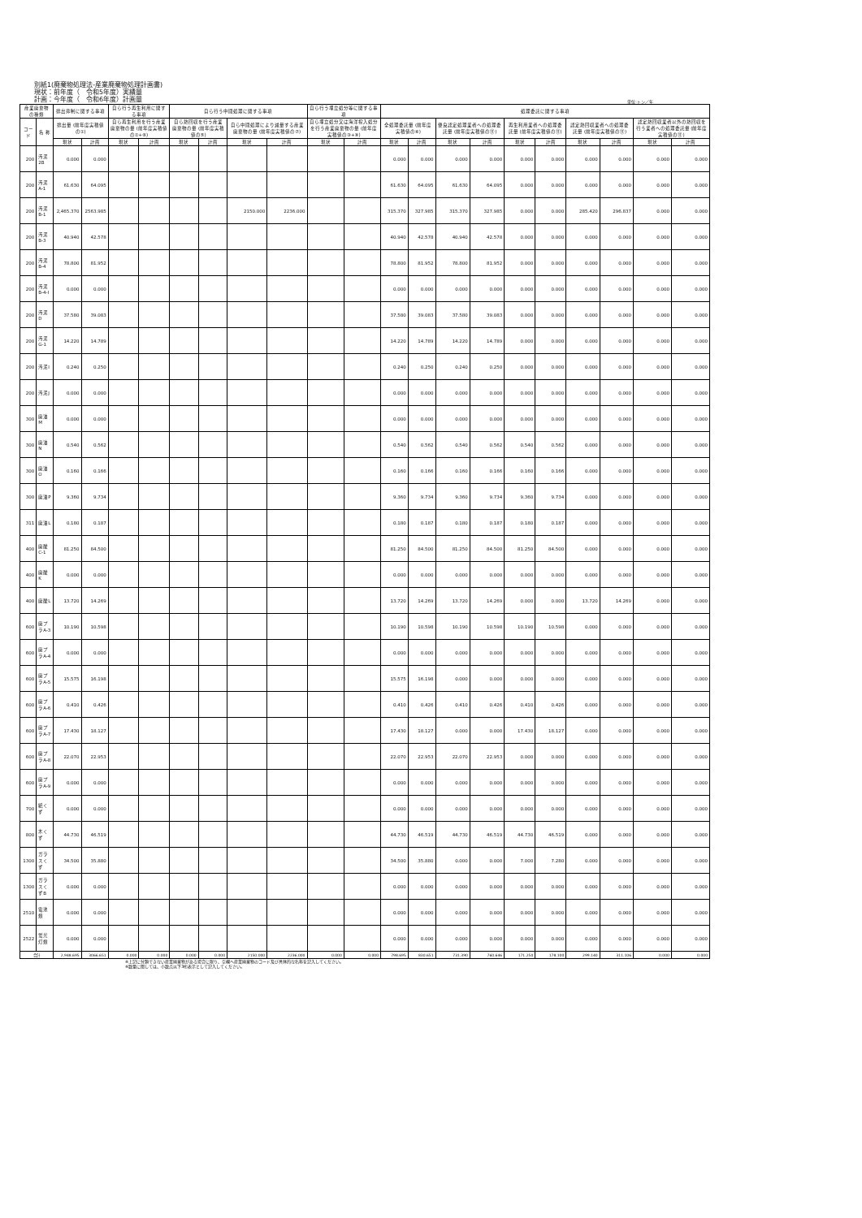別紙1(廃棄物処理法-産業廃棄物処理計画書)
現状：前年度（　令和5年度）実績量
計画：今年度（　令和6年度）計画量
単位:トン／年
| 産業廃棄物の種類 | | 排出抑制に関する事項 | | 自ら行う再生利用に関する事項 | | 自ら行う中間処理に関する事項 | | | | 自ら行う埋立処分等に関する事項 | | 処理委託に関する事項 | | | | | | | | | |
| --- | --- | --- | --- | --- | --- | --- | --- | --- | --- | --- | --- | --- | --- | --- | --- | --- | --- | --- | --- | --- | --- |
| コード | 名 称 | 排出量 (前年度実積値の①) | | 自ら再生利用を行う産業廃棄物の量 (前年度実積値の②+⑥) | | 自ら熱回収を行う産業廃棄物の量 (前年度実積値の⑤) | | 自ら中間処理により減量する産業廃棄物の量 (前年度実積値の⑦) | | 自ら埋立処分又は海洋投入処分を行う産業廃棄物の量 (前年度実積値の③+⑨) | | 全処理委託量 (前年度実積値の⑧) | | 優良認定処理業者への処理委託量 (前年度実積値の⑪) | | 再生利用業者への処理委託量 (前年度実積値の⑪) | | 認定熱回収業者への処理委託量 (前年度実積値の⑪) | | 認定熱回収業者以外の熱回収を行う業者への処理委託量 (前年度実積値の⑪) | |
| | | 現状 | 計画 | 現状 | 計画 | 現状 | 計画 | 現状 | 計画 | 現状 | 計画 | 現状 | 計画 | 現状 | 計画 | 現状 | 計画 | 現状 | 計画 | 現状 | 計画 |
| 200 | 汚泥2B | 0.000 | 0.000 | | | | | | | | | 0.000 | 0.000 | 0.000 | 0.000 | 0.000 | 0.000 | 0.000 | 0.000 | 0.000 | 0.000 |
| 200 | 汚泥A-1 | 61.630 | 64.095 | | | | | | | | | 61.630 | 64.095 | 61.630 | 64.095 | 0.000 | 0.000 | 0.000 | 0.000 | 0.000 | 0.000 |
| 200 | 汚泥B-1 | 2,465.370 | 2563.985 | | | | | 2150.000 | 2236.000 | | | 315.370 | 327.985 | 315.370 | 327.985 | 0.000 | 0.000 | 285.420 | 296.837 | 0.000 | 0.000 |
| 200 | 汚泥B-3 | 40.940 | 42.578 | | | | | | | | | 40.940 | 42.578 | 40.940 | 42.578 | 0.000 | 0.000 | 0.000 | 0.000 | 0.000 | 0.000 |
| 200 | 汚泥B-4 | 78.800 | 81.952 | | | | | | | | | 78.800 | 81.952 | 78.800 | 81.952 | 0.000 | 0.000 | 0.000 | 0.000 | 0.000 | 0.000 |
| 200 | 汚泥B-4-I | 0.000 | 0.000 | | | | | | | | | 0.000 | 0.000 | 0.000 | 0.000 | 0.000 | 0.000 | 0.000 | 0.000 | 0.000 | 0.000 |
| 200 | 汚泥D | 37.580 | 39.083 | | | | | | | | | 37.580 | 39.083 | 37.580 | 39.083 | 0.000 | 0.000 | 0.000 | 0.000 | 0.000 | 0.000 |
| 200 | 汚泥G-1 | 14.220 | 14.789 | | | | | | | | | 14.220 | 14.789 | 14.220 | 14.789 | 0.000 | 0.000 | 0.000 | 0.000 | 0.000 | 0.000 |
| 200 | 汚泥I | 0.240 | 0.250 | | | | | | | | | 0.240 | 0.250 | 0.240 | 0.250 | 0.000 | 0.000 | 0.000 | 0.000 | 0.000 | 0.000 |
| 200 | 汚泥J | 0.000 | 0.000 | | | | | | | | | 0.000 | 0.000 | 0.000 | 0.000 | 0.000 | 0.000 | 0.000 | 0.000 | 0.000 | 0.000 |
| 300 | 廃油M | 0.000 | 0.000 | | | | | | | | | 0.000 | 0.000 | 0.000 | 0.000 | 0.000 | 0.000 | 0.000 | 0.000 | 0.000 | 0.000 |
| 300 | 廃油N | 0.540 | 0.562 | | | | | | | | | 0.540 | 0.562 | 0.540 | 0.562 | 0.540 | 0.562 | 0.000 | 0.000 | 0.000 | 0.000 |
| 300 | 廃油O | 0.160 | 0.166 | | | | | | | | | 0.160 | 0.166 | 0.160 | 0.166 | 0.160 | 0.166 | 0.000 | 0.000 | 0.000 | 0.000 |
| 300 | 廃油P | 9.360 | 9.734 | | | | | | | | | 9.360 | 9.734 | 9.360 | 9.734 | 9.360 | 9.734 | 0.000 | 0.000 | 0.000 | 0.000 |
| 311 | 廃油L | 0.180 | 0.187 | | | | | | | | | 0.180 | 0.187 | 0.180 | 0.187 | 0.180 | 0.187 | 0.000 | 0.000 | 0.000 | 0.000 |
| 400 | 廃酸C-1 | 81.250 | 84.500 | | | | | | | | | 81.250 | 84.500 | 81.250 | 84.500 | 81.250 | 84.500 | 0.000 | 0.000 | 0.000 | 0.000 |
| 400 | 廃酸K | 0.000 | 0.000 | | | | | | | | | 0.000 | 0.000 | 0.000 | 0.000 | 0.000 | 0.000 | 0.000 | 0.000 | 0.000 | 0.000 |
| 400 | 廃酸L | 13.720 | 14.269 | | | | | | | | | 13.720 | 14.269 | 13.720 | 14.269 | 0.000 | 0.000 | 13.720 | 14.269 | 0.000 | 0.000 |
| 600 | 廃プラA-3 | 10.190 | 10.598 | | | | | | | | | 10.190 | 10.598 | 10.190 | 10.598 | 10.190 | 10.598 | 0.000 | 0.000 | 0.000 | 0.000 |
| 600 | 廃プラA-4 | 0.000 | 0.000 | | | | | | | | | 0.000 | 0.000 | 0.000 | 0.000 | 0.000 | 0.000 | 0.000 | 0.000 | 0.000 | 0.000 |
| 600 | 廃プラA-5 | 15.575 | 16.198 | | | | | | | | | 15.575 | 16.198 | 0.000 | 0.000 | 0.000 | 0.000 | 0.000 | 0.000 | 0.000 | 0.000 |
| 600 | 廃プラA-6 | 0.410 | 0.426 | | | | | | | | | 0.410 | 0.426 | 0.410 | 0.426 | 0.410 | 0.426 | 0.000 | 0.000 | 0.000 | 0.000 |
| 600 | 廃プラA-7 | 17.430 | 18.127 | | | | | | | | | 17.430 | 18.127 | 0.000 | 0.000 | 17.430 | 18.127 | 0.000 | 0.000 | 0.000 | 0.000 |
| 600 | 廃プラA-8 | 22.070 | 22.953 | | | | | | | | | 22.070 | 22.953 | 22.070 | 22.953 | 0.000 | 0.000 | 0.000 | 0.000 | 0.000 | 0.000 |
| 600 | 廃プラA-9 | 0.000 | 0.000 | | | | | | | | | 0.000 | 0.000 | 0.000 | 0.000 | 0.000 | 0.000 | 0.000 | 0.000 | 0.000 | 0.000 |
| 700 | 紙くず | 0.000 | 0.000 | | | | | | | | | 0.000 | 0.000 | 0.000 | 0.000 | 0.000 | 0.000 | 0.000 | 0.000 | 0.000 | 0.000 |
| 800 | 木くず | 44.730 | 46.519 | | | | | | | | | 44.730 | 46.519 | 44.730 | 46.519 | 44.730 | 46.519 | 0.000 | 0.000 | 0.000 | 0.000 |
| 1300 | ガラスくず | 34.500 | 35.880 | | | | | | | | | 34.500 | 35.880 | 0.000 | 0.000 | 7.000 | 7.280 | 0.000 | 0.000 | 0.000 | 0.000 |
| 1300 | ガラスくずB | 0.000 | 0.000 | | | | | | | | | 0.000 | 0.000 | 0.000 | 0.000 | 0.000 | 0.000 | 0.000 | 0.000 | 0.000 | 0.000 |
| 2510 | 電池類 | 0.000 | 0.000 | | | | | | | | | 0.000 | 0.000 | 0.000 | 0.000 | 0.000 | 0.000 | 0.000 | 0.000 | 0.000 | 0.000 |
| 2522 | 蛍光灯類 | 0.000 | 0.000 | | | | | | | | | 0.000 | 0.000 | 0.000 | 0.000 | 0.000 | 0.000 | 0.000 | 0.000 | 0.000 | 0.000 |
| 合計 | | 2,948.695 | 3066.651 | 0.000 | 0.000 | 0.000 | 0.000 | 2150.000 | 2236.000 | 0.000 | 0.000 | 798.695 | 830.651 | 731.390 | 760.646 | 171.250 | 178.100 | 299.140 | 311.106 | 0.000 | 0.000 |
※上記に分類できない産業廃棄物がある場合に限り、空欄へ産業廃棄物のコード及び具体的な名称を記入してください。
※数量に関しては、小数点以下3桁表示として記入してください。